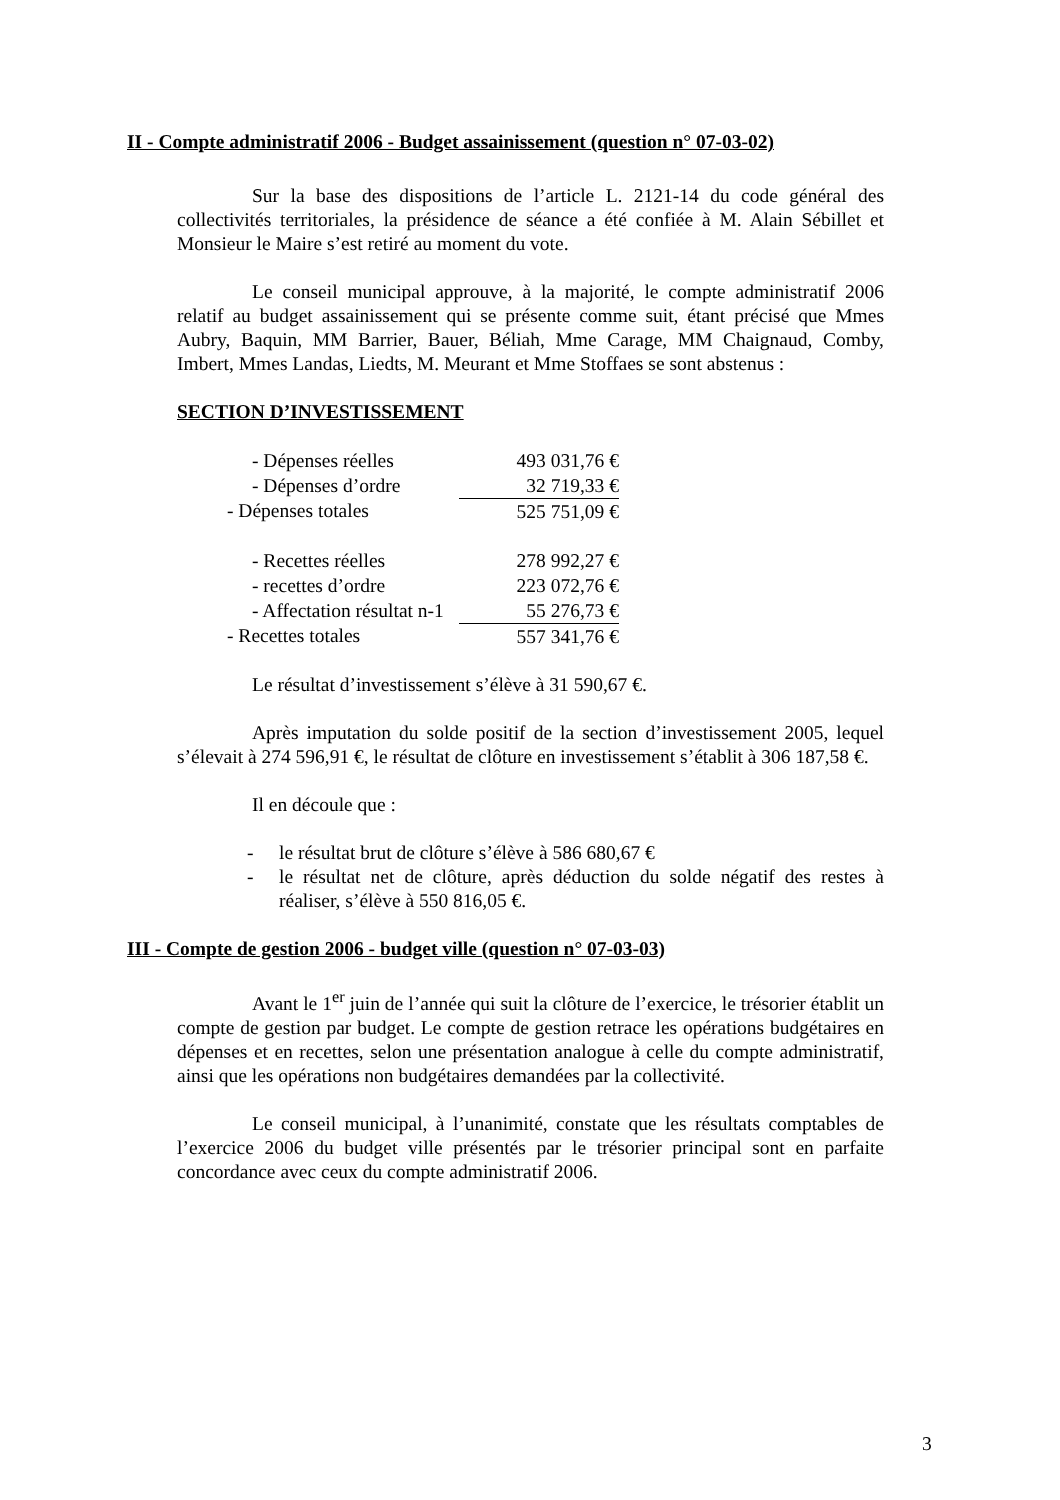II - Compte administratif 2006 - Budget assainissement (question n° 07-03-02)
Sur la base des dispositions de l’article L. 2121-14 du code général des collectivités territoriales, la présidence de séance a été confiée à M. Alain Sébillet et Monsieur le Maire s’est retiré au moment du vote.
Le conseil municipal approuve, à la majorité, le compte administratif 2006 relatif au budget assainissement qui se présente comme suit, étant précisé que Mmes Aubry, Baquin, MM Barrier, Bauer, Béliah, Mme Carage, MM Chaignaud, Comby, Imbert, Mmes Landas, Liedts, M. Meurant et Mme Stoffaes se sont abstenus :
SECTION D’INVESTISSEMENT
| - Dépenses réelles | 493 031,76 € |
| - Dépenses d’ordre | 32 719,33 € |
| - Dépenses totales | 525 751,09 € |
| - Recettes réelles | 278 992,27 € |
| - recettes d’ordre | 223 072,76 € |
| - Affectation résultat n-1 | 55 276,73 € |
| - Recettes totales | 557 341,76 € |
Le résultat d’investissement s’élève à 31 590,67 €.
Après imputation du solde positif de la section d’investissement 2005, lequel s’élevait à 274 596,91 €, le résultat de clôture en investissement s’établit à 306 187,58 €.
Il en découle que :
- le résultat brut de clôture s’élève à 586 680,67 €
- le résultat net de clôture, après déduction du solde négatif des restes à réaliser, s’élève à 550 816,05 €.
III - Compte de gestion 2006 - budget ville (question n° 07-03-03)
Avant le 1<sup>er</sup> juin de l’année qui suit la clôture de l’exercice, le trésorier établit un compte de gestion par budget. Le compte de gestion retrace les opérations budgétaires en dépenses et en recettes, selon une présentation analogue à celle du compte administratif, ainsi que les opérations non budgétaires demandées par la collectivité.
Le conseil municipal, à l’unanimité, constate que les résultats comptables de l’exercice 2006 du budget ville présentés par le trésorier principal sont en parfaite concordance avec ceux du compte administratif 2006.
3